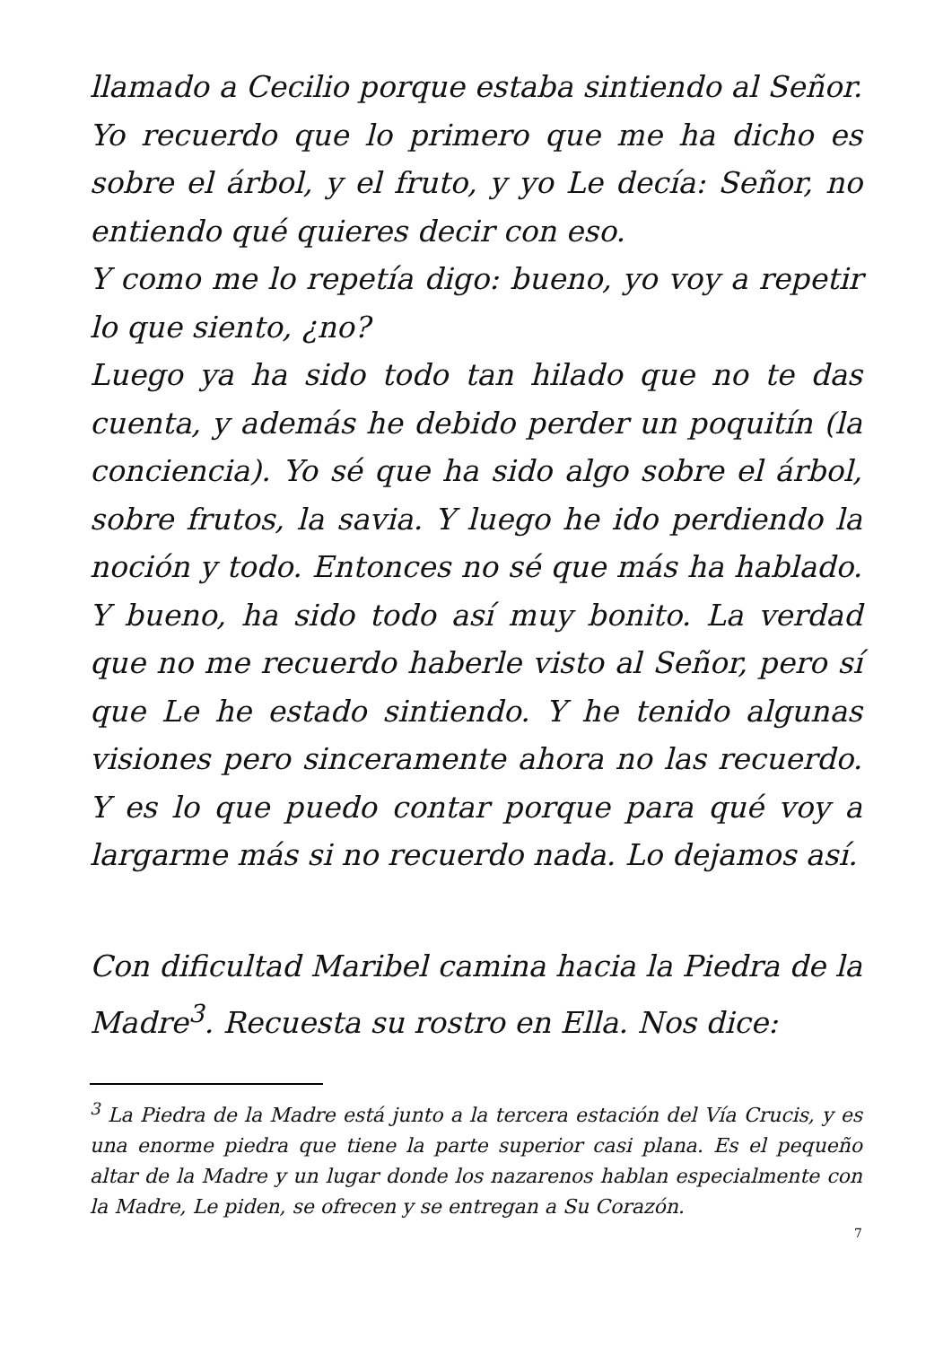llamado a Cecilio porque estaba sintiendo al Señor. Yo recuerdo que lo primero que me ha dicho es sobre el árbol, y el fruto, y yo Le decía: Señor, no entiendo qué quieres decir con eso.
Y como me lo repetía digo: bueno, yo voy a repetir lo que siento, ¿no?
Luego ya ha sido todo tan hilado que no te das cuenta, y además he debido perder un poquitín (la conciencia). Yo sé que ha sido algo sobre el árbol, sobre frutos, la savia. Y luego he ido perdiendo la noción y todo. Entonces no sé que más ha hablado. Y bueno, ha sido todo así muy bonito. La verdad que no me recuerdo haberle visto al Señor, pero sí que Le he estado sintiendo. Y he tenido algunas visiones pero sinceramente ahora no las recuerdo. Y es lo que puedo contar porque para qué voy a largarme más si no recuerdo nada. Lo dejamos así.
Con dificultad Maribel camina hacia la Piedra de la Madre<sup>3</sup>. Recuesta su rostro en Ella. Nos dice:
<sup>3</sup> La Piedra de la Madre está junto a la tercera estación del Vía Crucis, y es una enorme piedra que tiene la parte superior casi plana. Es el pequeño altar de la Madre y un lugar donde los nazarenos hablan especialmente con la Madre, Le piden, se ofrecen y se entregan a Su Corazón.
7